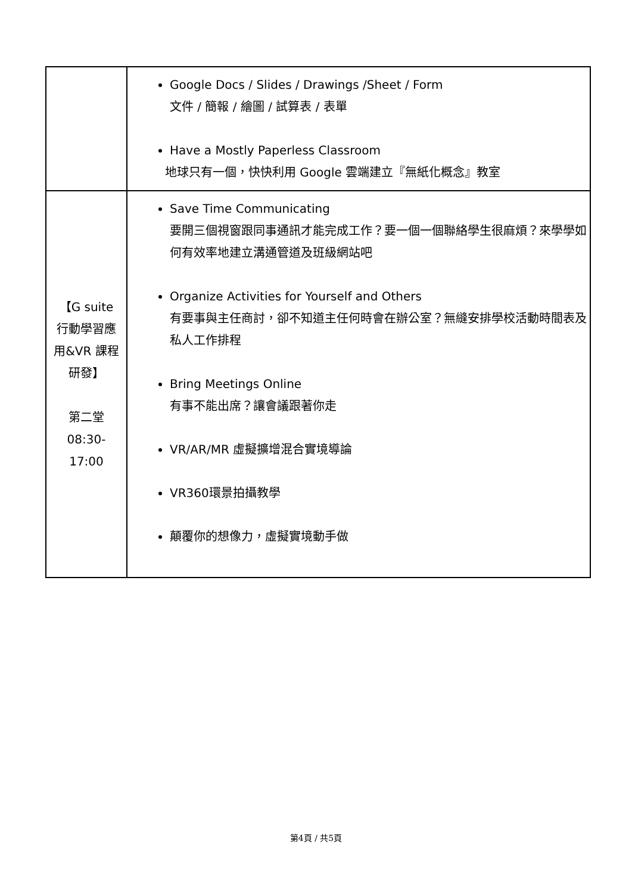| | Google Docs / Slides / Drawings /Sheet / Form 文件 / 簡報 / 繪圖 / 試算表 / 表單 Have a Mostly Paperless Classroom 地球只有一個，快快利用 Google 雲端建立『無紙化概念』教室 |
| 【G suite 行動學習應 用&VR 課程 研發】 第二堂 08:30- 17:00 | Save Time Communicating 要開三個視窗跟同事通訊才能完成工作？要一個一個聯絡學生很麻煩？來學學如何有效率地建立溝通管道及班級網站吧 Organize Activities for Yourself and Others 有要事與主任商討，卻不知道主任何時會在辦公室？無縫安排學校活動時間表及私人工作排程 Bring Meetings Online 有事不能出席？讓會議跟著你走 VR/AR/MR 虛擬擴增混合實境導論 VR360環景拍攝教學 顛覆你的想像力，虛擬實境動手做 |
第4頁 / 共5頁